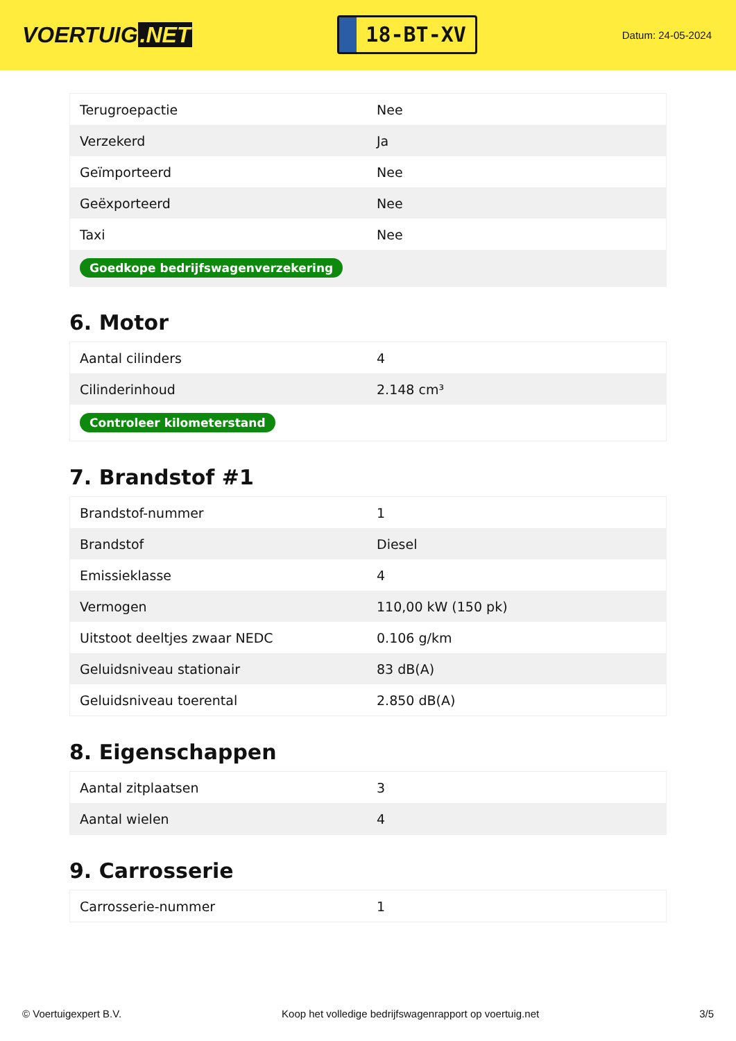VOERTUIG.NET
18-BT-XV
Datum: 24-05-2024
| Terugroepactie | Nee |
| Verzekerd | Ja |
| Geïmporteerd | Nee |
| Geëxporteerd | Nee |
| Taxi | Nee |
| Goedkope bedrijfswagenverzekering | |
6. Motor
| Aantal cilinders | 4 |
| Cilinderinhoud | 2.148 cm³ |
| Controleer kilometerstand | |
7. Brandstof #1
| Brandstof-nummer | 1 |
| Brandstof | Diesel |
| Emissieklasse | 4 |
| Vermogen | 110,00 kW (150 pk) |
| Uitstoot deeltjes zwaar NEDC | 0.106 g/km |
| Geluidsniveau stationair | 83 dB(A) |
| Geluidsniveau toerental | 2.850 dB(A) |
8. Eigenschappen
| Aantal zitplaatsen | 3 |
| Aantal wielen | 4 |
9. Carrosserie
| Carrosserie-nummer | 1 |
© Voertuigexpert B.V. Koop het volledige bedrijfswagenrapport op voertuig.net 3/5